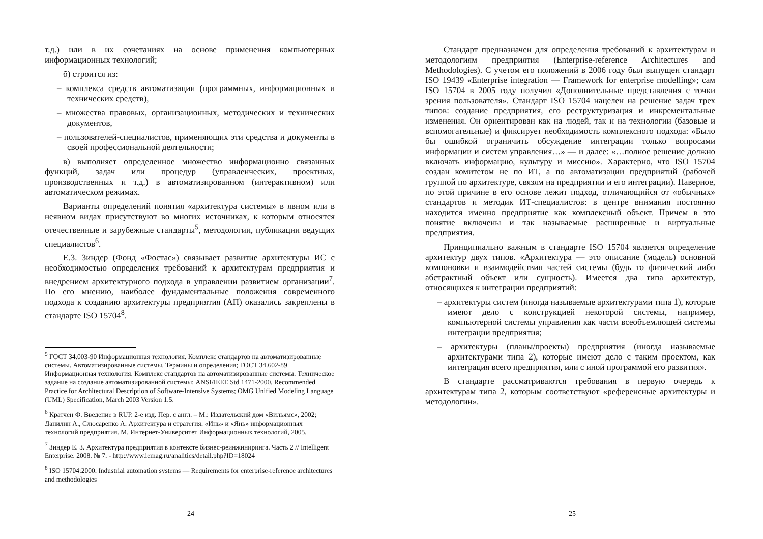т.д.) или в их сочетаниях на основе применения компьютерных информационных технологий;
б) строится из:
– комплекса средств автоматизации (программных, информационных и технических средств),
– множества правовых, организационных, методических и технических документов,
– пользователей-специалистов, применяющих эти средства и документы в своей профессиональной деятельности;
в) выполняет определенное множество информационно связанных функций, задач или процедур (управленческих, проектных, производственных и т.д.) в автоматизированном (интерактивном) или автоматическом режимах.
Варианты определений понятия «архитектура системы» в явном или в неявном видах присутствуют во многих источниках, к которым относятся отечественные и зарубежные стандарты<sup>5</sup>, методологии, публикации ведущих специалистов<sup>6</sup>.
Е.З. Зиндер (Фонд «Фостас») связывает развитие архитектуры ИС с необходимостью определения требований к архитектурам предприятия и внедрением архитектурного подхода в управлении развитием организации<sup>7</sup>. По его мнению, наиболее фундаментальные положения современного подхода к созданию архитектуры предприятия (АП) оказались закреплены в стандарте ISO 15704<sup>8</sup>.
<sup>5</sup> ГОСТ 34.003-90 Информационная технология. Комплекс стандартов на автоматизированные системы. Автоматизированные системы. Термины и определения; ГОСТ 34.602-89 Информационная технология. Комплекс стандартов на автоматизированные системы. Техническое задание на создание автоматизированной системы; ANSI/IEEE Std 1471-2000, Recommended Practice for Architectural Description of Software-Intensive Systems; OMG Unified Modeling Language (UML) Specification, March 2003 Version 1.5.
<sup>6</sup> Кратчен Ф. Введение в RUP. 2-е изд. Пер. с англ. – М.: Издательский дом «Вильямс», 2002; Данилин А., Слюсаренко А. Архитектура и стратегия. «Инь» и «Янь» информационных технологий предприятия. М. Интернет-Университет Информационных технологий, 2005.
<sup>7</sup> Зиндер Е. З. Архитектура предприятия в контексте бизнес-реинжиниринга. Часть 2 // Intelligent Enterprise. 2008. № 7. - http://www.iemag.ru/analitics/detail.php?ID=18024
<sup>8</sup> ISO 15704:2000. Industrial automation systems — Requirements for enterprise-reference architectures and methodologies
24
Стандарт предназначен для определения требований к архитектурам и методологиям предприятия (Enterprise-reference Architectures and Methodologies). С учетом его положений в 2006 году был выпущен стандарт ISO 19439 «Enterprise integration — Framework for enterprise modelling»; сам ISO 15704 в 2005 году получил «Дополнительные представления с точки зрения пользователя». Стандарт ISO 15704 нацелен на решение задач трех типов: создание предприятия, его реструктуризация и инкрементальные изменения. Он ориентирован как на людей, так и на технологии (базовые и вспомогательные) и фиксирует необходимость комплексного подхода: «Было бы ошибкой ограничить обсуждение интеграции только вопросами информации и систем управления…» — и далее: «…полное решение должно включать информацию, культуру и миссию». Характерно, что ISO 15704 создан комитетом не по ИТ, а по автоматизации предприятий (рабочей группой по архитектуре, связям на предприятии и его интеграции). Наверное, по этой причине в его основе лежит подход, отличающийся от «обычных» стандартов и методик ИТ-специалистов: в центре внимания постоянно находится именно предприятие как комплексный объект. Причем в это понятие включены и так называемые расширенные и виртуальные предприятия.
Принципиально важным в стандарте ISO 15704 является определение архитектур двух типов. «Архитектура — это описание (модель) основной компоновки и взаимодействия частей системы (будь то физический либо абстрактный объект или сущность). Имеется два типа архитектур, относящихся к интеграции предприятий:
– архитектуры систем (иногда называемые архитектурами типа 1), которые имеют дело с конструкцией некоторой системы, например, компьютерной системы управления как части всеобъемлющей системы интеграции предприятия;
– архитектуры (планы/проекты) предприятия (иногда называемые архитектурами типа 2), которые имеют дело с таким проектом, как интеграция всего предприятия, или с иной программой его развития».
В стандарте рассматриваются требования в первую очередь к архитектурам типа 2, которым соответствуют «референсные архитектуры и методологии».
25